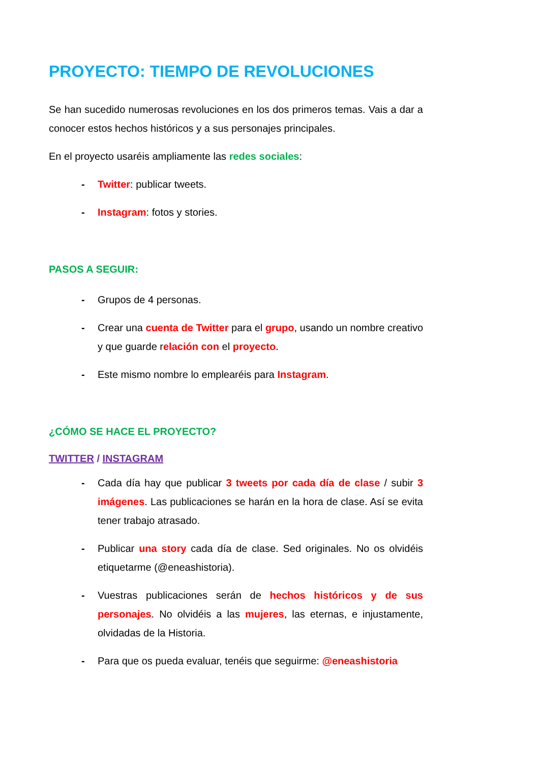PROYECTO: TIEMPO DE REVOLUCIONES
Se han sucedido numerosas revoluciones en los dos primeros temas. Vais a dar a conocer estos hechos históricos y a sus personajes principales.
En el proyecto usaréis ampliamente las redes sociales:
- Twitter: publicar tweets.
- Instagram: fotos y stories.
PASOS A SEGUIR:
- Grupos de 4 personas.
- Crear una cuenta de Twitter para el grupo, usando un nombre creativo y que guarde relación con el proyecto.
- Este mismo nombre lo emplearéis para Instagram.
¿CÓMO SE HACE EL PROYECTO?
TWITTER / INSTAGRAM
- Cada día hay que publicar 3 tweets por cada día de clase / subir 3 imágenes. Las publicaciones se harán en la hora de clase. Así se evita tener trabajo atrasado.
- Publicar una story cada día de clase. Sed originales. No os olvidéis etiquetarme (@eneashistoria).
- Vuestras publicaciones serán de hechos históricos y de sus personajes. No olvidéis a las mujeres, las eternas, e injustamente, olvidadas de la Historia.
- Para que os pueda evaluar, tenéis que seguirme: @eneashistoria